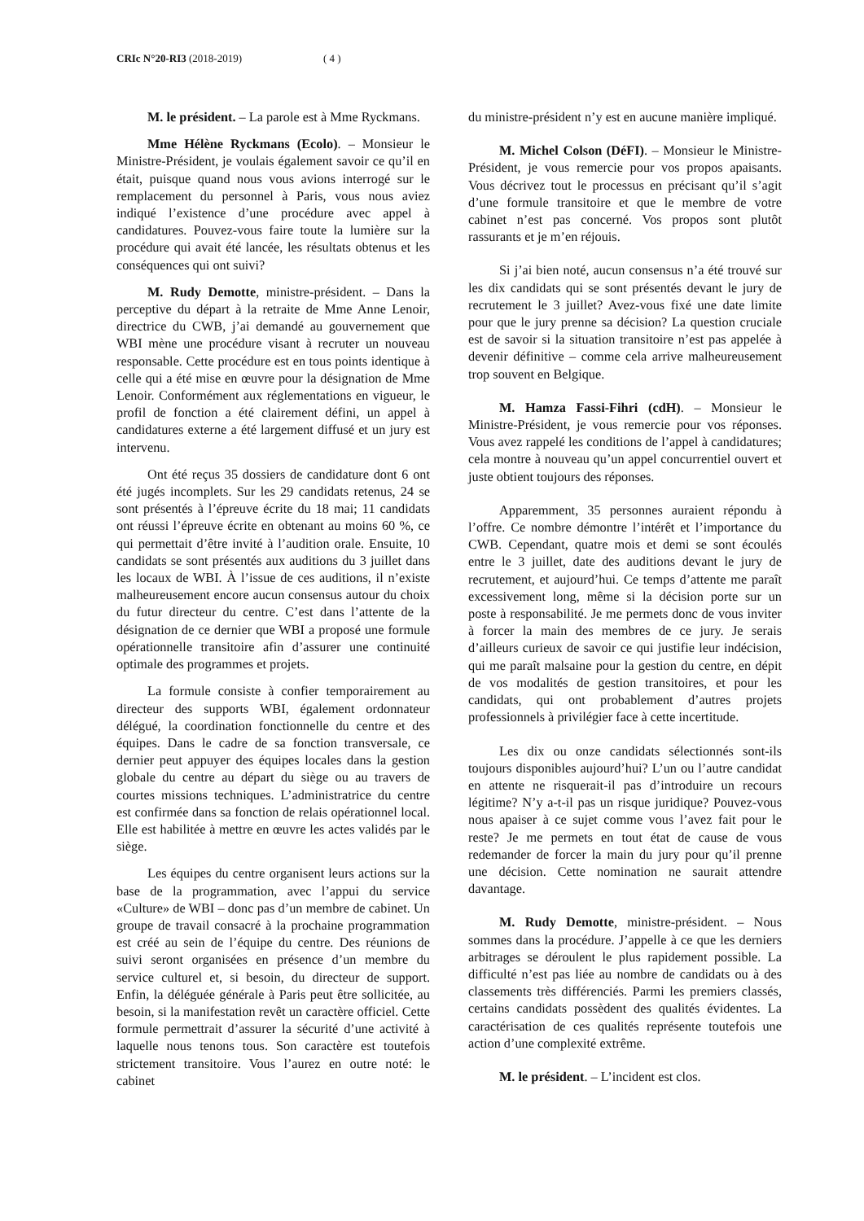CRIc N°20-RI3 (2018-2019) ( 4 )
M. le président. – La parole est à Mme Ryckmans.
Mme Hélène Ryckmans (Ecolo). – Monsieur le Ministre-Président, je voulais également savoir ce qu’il en était, puisque quand nous vous avions interrogé sur le remplacement du personnel à Paris, vous nous aviez indiqué l’existence d’une procédure avec appel à candidatures. Pouvez-vous faire toute la lumière sur la procédure qui avait été lancée, les résultats obtenus et les conséquences qui ont suivi?
M. Rudy Demotte, ministre-président. – Dans la perceptive du départ à la retraite de Mme Anne Lenoir, directrice du CWB, j’ai demandé au gouvernement que WBI mène une procédure visant à recruter un nouveau responsable. Cette procédure est en tous points identique à celle qui a été mise en œuvre pour la désignation de Mme Lenoir. Conformément aux réglementations en vigueur, le profil de fonction a été clairement défini, un appel à candidatures externe a été largement diffusé et un jury est intervenu.
Ont été reçus 35 dossiers de candidature dont 6 ont été jugés incomplets. Sur les 29 candidats retenus, 24 se sont présentés à l’épreuve écrite du 18 mai; 11 candidats ont réussi l’épreuve écrite en obtenant au moins 60 %, ce qui permettait d’être invité à l’audition orale. Ensuite, 10 candidats se sont présentés aux auditions du 3 juillet dans les locaux de WBI. À l’issue de ces auditions, il n’existe malheureusement encore aucun consensus autour du choix du futur directeur du centre. C’est dans l’attente de la désignation de ce dernier que WBI a proposé une formule opérationnelle transitoire afin d’assurer une continuité optimale des programmes et projets.
La formule consiste à confier temporairement au directeur des supports WBI, également ordonnateur délégué, la coordination fonctionnelle du centre et des équipes. Dans le cadre de sa fonction transversale, ce dernier peut appuyer des équipes locales dans la gestion globale du centre au départ du siège ou au travers de courtes missions techniques. L’administratrice du centre est confirmée dans sa fonction de relais opérationnel local. Elle est habilitée à mettre en œuvre les actes validés par le siège.
Les équipes du centre organisent leurs actions sur la base de la programmation, avec l’appui du service «Culture» de WBI – donc pas d’un membre de cabinet. Un groupe de travail consacré à la prochaine programmation est créé au sein de l’équipe du centre. Des réunions de suivi seront organisées en présence d’un membre du service culturel et, si besoin, du directeur de support. Enfin, la déléguée générale à Paris peut être sollicitée, au besoin, si la manifestation revêt un caractère officiel. Cette formule permettrait d’assurer la sécurité d’une activité à laquelle nous tenons tous. Son caractère est toutefois strictement transitoire. Vous l’aurez en outre noté: le cabinet
du ministre-président n’y est en aucune manière impliqué.
M. Michel Colson (DéFI). – Monsieur le Ministre-Président, je vous remercie pour vos propos apaisants. Vous décrivez tout le processus en précisant qu’il s’agit d’une formule transitoire et que le membre de votre cabinet n’est pas concerné. Vos propos sont plutôt rassurants et je m’en réjouis.
Si j’ai bien noté, aucun consensus n’a été trouvé sur les dix candidats qui se sont présentés devant le jury de recrutement le 3 juillet? Avez-vous fixé une date limite pour que le jury prenne sa décision? La question cruciale est de savoir si la situation transitoire n’est pas appelée à devenir définitive – comme cela arrive malheureusement trop souvent en Belgique.
M. Hamza Fassi-Fihri (cdH). – Monsieur le Ministre-Président, je vous remercie pour vos réponses. Vous avez rappelé les conditions de l’appel à candidatures; cela montre à nouveau qu’un appel concurrentiel ouvert et juste obtient toujours des réponses.
Apparemment, 35 personnes auraient répondu à l’offre. Ce nombre démontre l’intérêt et l’importance du CWB. Cependant, quatre mois et demi se sont écoulés entre le 3 juillet, date des auditions devant le jury de recrutement, et aujourd’hui. Ce temps d’attente me paraît excessivement long, même si la décision porte sur un poste à responsabilité. Je me permets donc de vous inviter à forcer la main des membres de ce jury. Je serais d’ailleurs curieux de savoir ce qui justifie leur indécision, qui me paraît malsaine pour la gestion du centre, en dépit de vos modalités de gestion transitoires, et pour les candidats, qui ont probablement d’autres projets professionnels à privilégier face à cette incertitude.
Les dix ou onze candidats sélectionnés sont-ils toujours disponibles aujourd’hui? L’un ou l’autre candidat en attente ne risquerait-il pas d’introduire un recours légitime? N’y a-t-il pas un risque juridique? Pouvez-vous nous apaiser à ce sujet comme vous l’avez fait pour le reste? Je me permets en tout état de cause de vous redemander de forcer la main du jury pour qu’il prenne une décision. Cette nomination ne saurait attendre davantage.
M. Rudy Demotte, ministre-président. – Nous sommes dans la procédure. J’appelle à ce que les derniers arbitrages se déroulent le plus rapidement possible. La difficulté n’est pas liée au nombre de candidats ou à des classements très différenciés. Parmi les premiers classés, certains candidats possèdent des qualités évidentes. La caractérisation de ces qualités représente toutefois une action d’une complexité extrême.
M. le président. – L’incident est clos.